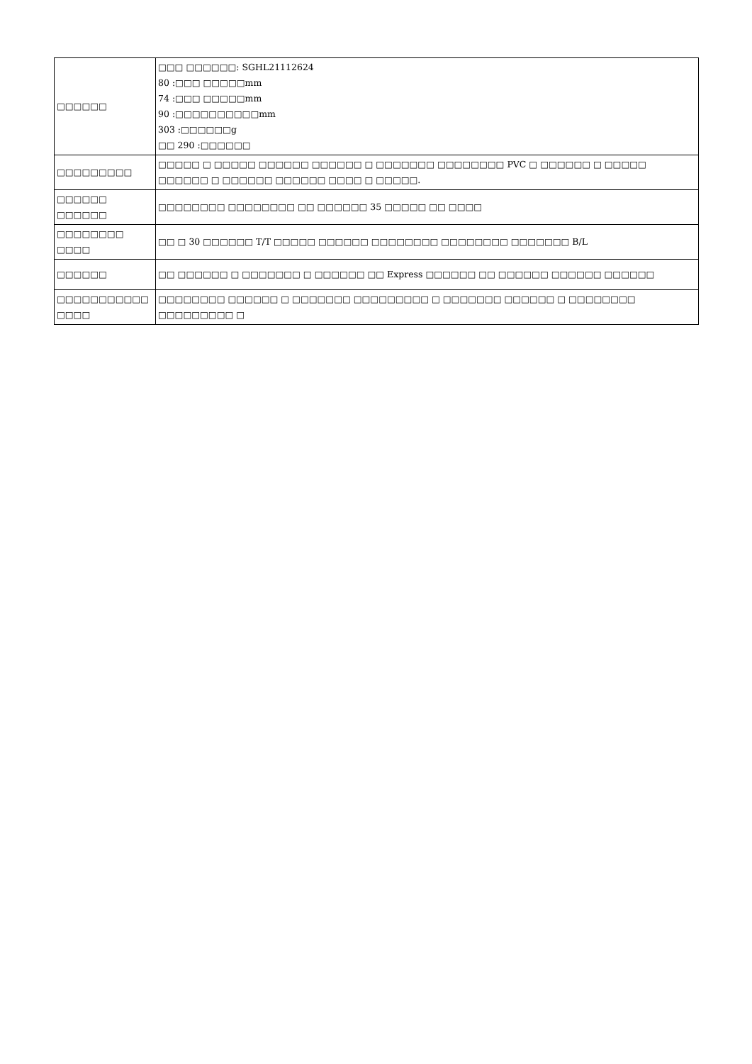| □□□□□□ | □□□ □□□□□□: SGHL21112624 80 :□□□ □□□□□mm 74 :□□□ □□□□□mm 90 :□□□□□□□□□□mm 303 :□□□□□□g □□ 290 :□□□□□□ |
| □□□□□□□□□ | □□□□□ □ □□□□□ □□□□□□ □□□□□□ □ □□□□□□□ □□□□□□□□ PVC □ □□□□□□ □ □□□□□ □□□□□□ □ □□□□□□ □□□□□□ □□□□ □ □□□□□. |
| □□□□□□ □□□□□□ | □□□□□□□□ □□□□□□□□ □□ □□□□□□ 35 □□□□□ □□ □□□□ |
| □□□□□□□□ □□□□ | □□ □ 30 □□□□□□ T/T □□□□□ □□□□□□ □□□□□□□□ □□□□□□□□ □□□□□□□ B/L |
| □□□□□□ | □□ □□□□□□ □ □□□□□□□ □ □□□□□□ □□ Express □□□□□□ □□ □□□□□□ □□□□□□ □□□□□□ |
| □□□□□□□□□□□ □□□□ | □□□□□□□□ □□□□□□ □ □□□□□□□ □□□□□□□□□ □ □□□□□□□ □□□□□□ □ □□□□□□□□ □□□□□□□□□ □ |